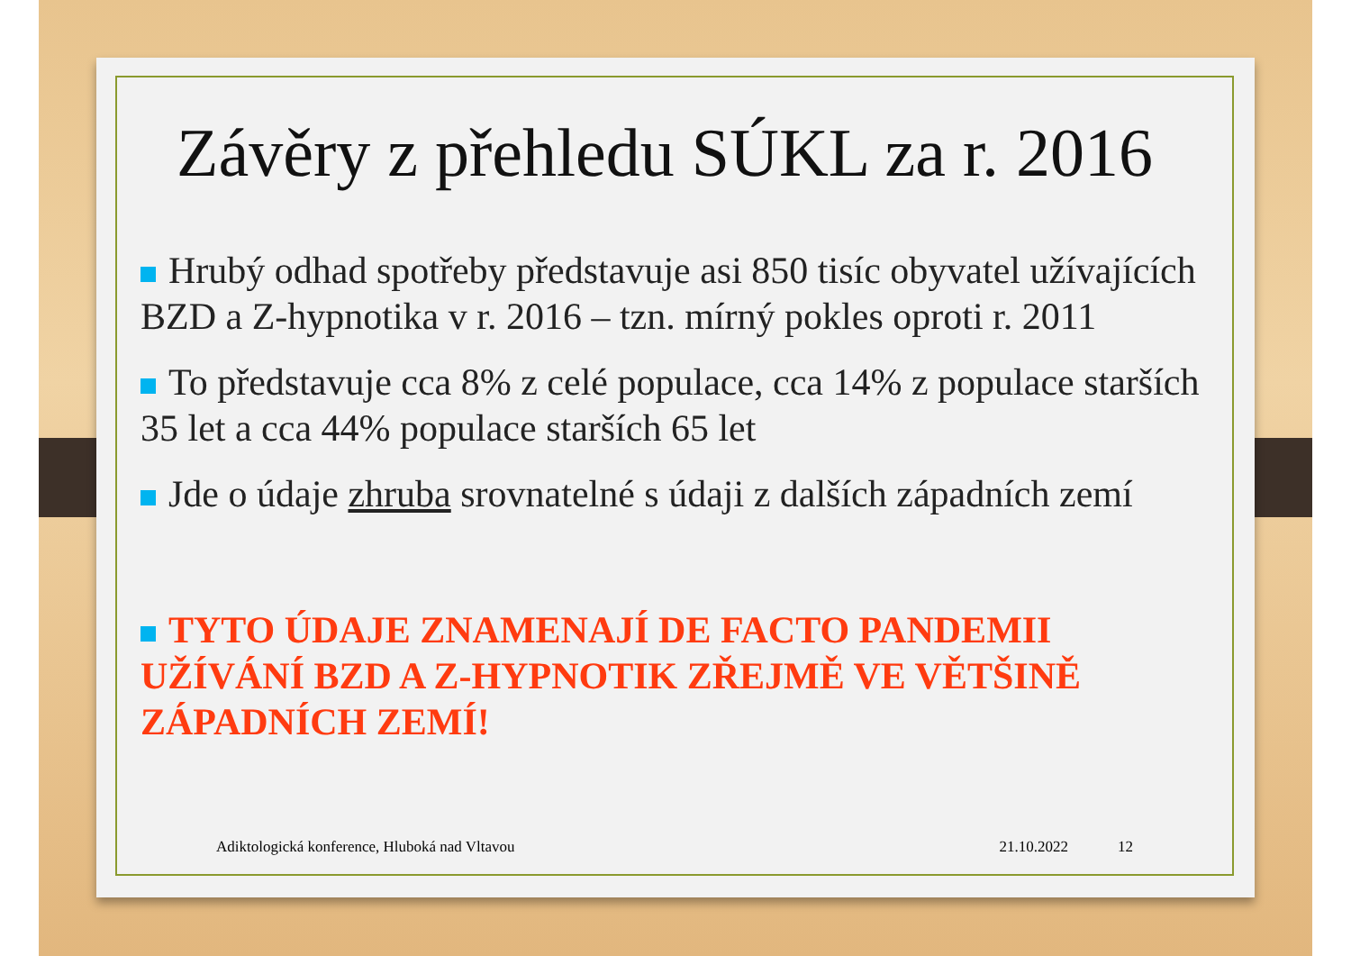Závěry z přehledu SÚKL za r. 2016
Hrubý odhad spotřeby představuje asi 850 tisíc obyvatel užívajících BZD a Z-hypnotika v r. 2016 – tzn. mírný pokles oproti r. 2011
To představuje cca 8% z celé populace, cca 14% z populace starších 35 let a cca 44% populace starších 65 let
Jde o údaje zhruba srovnatelné s údaji z dalších západních zemí
TYTO ÚDAJE ZNAMENAJÍ DE FACTO PANDEMII UŽÍVÁNÍ BZD A Z-HYPNOTIK ZŘEJMĚ VE VĚTŠINĚ ZÁPADNÍCH ZEMÍ!
Adiktologická konference, Hluboká nad Vltavou 21.10.2022 12